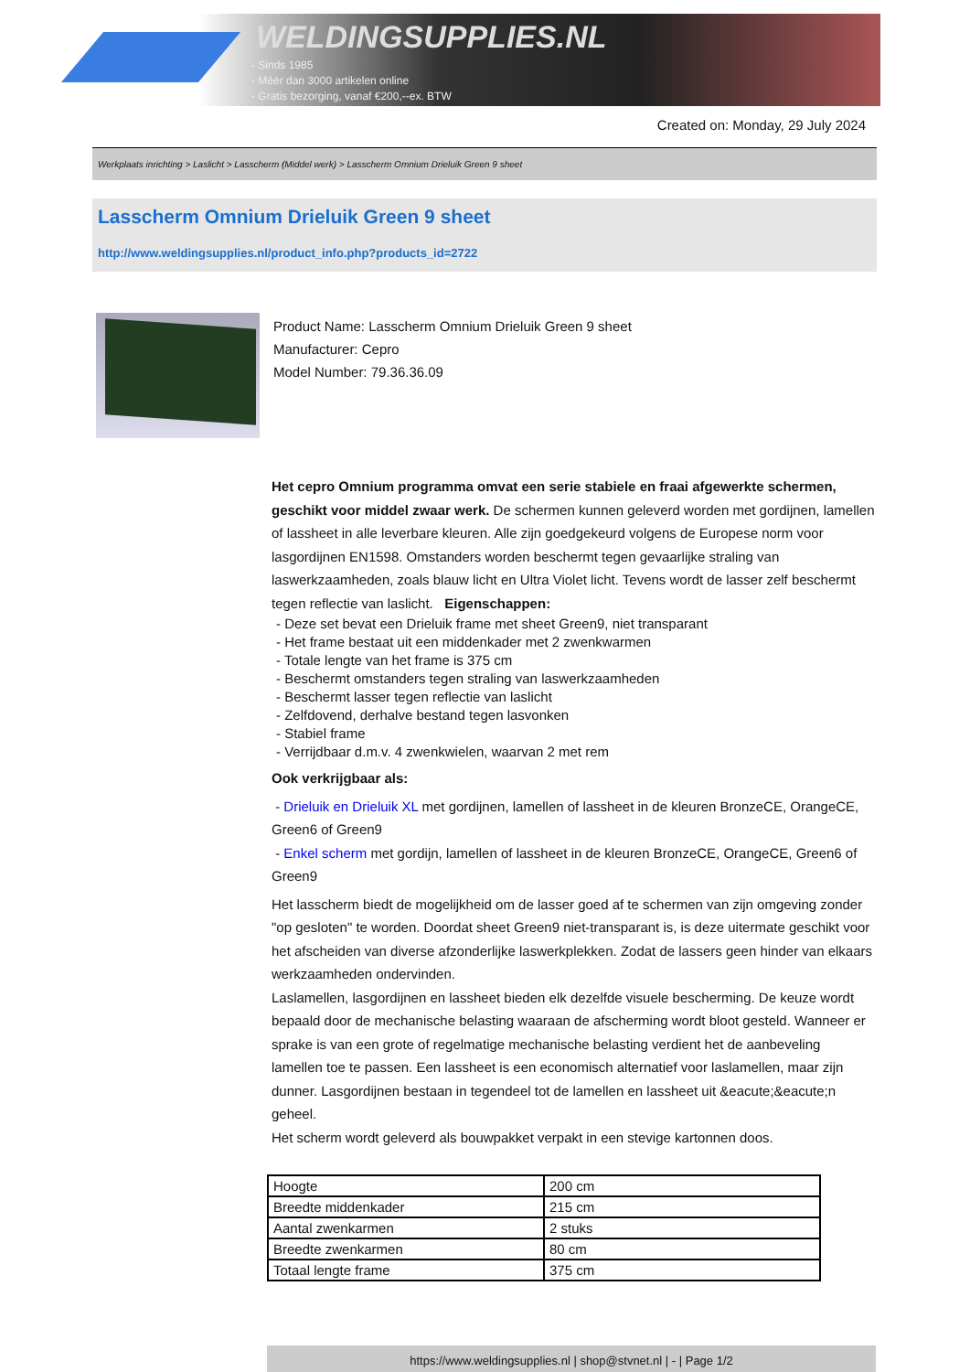WELDINGSUPPLIES.NL
- Sinds 1985
- Méér dan 3000 artikelen online
- Gratis bezorging, vanaf €200,--ex. BTW
Created on: Monday, 29 July 2024
Werkplaats inrichting > Laslicht > Lasscherm (Middel werk) > Lasscherm Omnium Drieluik Green 9 sheet
Lasscherm Omnium Drieluik Green 9 sheet
http://www.weldingsupplies.nl/product_info.php?products_id=2722
Product Name: Lasscherm Omnium Drieluik Green 9 sheet
Manufacturer: Cepro
Model Number: 79.36.36.09
Het cepro Omnium programma omvat een serie stabiele en fraai afgewerkte schermen, geschikt voor middel zwaar werk. De schermen kunnen geleverd worden met gordijnen, lamellen of lassheet in alle leverbare kleuren. Alle zijn goedgekeurd volgens de Europese norm voor lasgordijnen EN1598. Omstanders worden beschermt tegen gevaarlijke straling van laswerkzaamheden, zoals blauw licht en Ultra Violet licht. Tevens wordt de lasser zelf beschermt tegen reflectie van laslicht. Eigenschappen:
- Deze set bevat een Drieluik frame met sheet Green9, niet transparant
- Het frame bestaat uit een middenkader met 2 zwenkwarmen
- Totale lengte van het frame is 375 cm
- Beschermt omstanders tegen straling van laswerkzaamheden
- Beschermt lasser tegen reflectie van laslicht
- Zelfdovend, derhalve bestand tegen lasvonken
- Stabiel frame
- Verrijdbaar d.m.v. 4 zwenkwielen, waarvan 2 met rem
Ook verkrijgbaar als:
- Drieluik en Drieluik XL met gordijnen, lamellen of lassheet in de kleuren BronzeCE, OrangeCE, Green6 of Green9
- Enkel scherm met gordijn, lamellen of lassheet in de kleuren BronzeCE, OrangeCE, Green6 of Green9
Het lasscherm biedt de mogelijkheid om de lasser goed af te schermen van zijn omgeving zonder "op gesloten" te worden. Doordat sheet Green9 niet-transparant is, is deze uitermate geschikt voor het afscheiden van diverse afzonderlijke laswerkplekken. Zodat de lassers geen hinder van elkaars werkzaamheden ondervinden.
Laslamellen, lasgordijnen en lassheet bieden elk dezelfde visuele bescherming. De keuze wordt bepaald door de mechanische belasting waaraan de afscherming wordt bloot gesteld. Wanneer er sprake is van een grote of regelmatige mechanische belasting verdient het de aanbeveling lamellen toe te passen. Een lassheet is een economisch alternatief voor laslamellen, maar zijn dunner. Lasgordijnen bestaan in tegendeel tot de lamellen en lassheet uit &eacute;&eacute;n geheel.
Het scherm wordt geleverd als bouwpakket verpakt in een stevige kartonnen doos.
| Hoogte | 200 cm |
| Breedte middenkader | 215 cm |
| Aantal zwenkarmen | 2 stuks |
| Breedte zwenkarmen | 80 cm |
| Totaal lengte frame | 375 cm |
https://www.weldingsupplies.nl | shop@stvnet.nl | - | Page 1/2